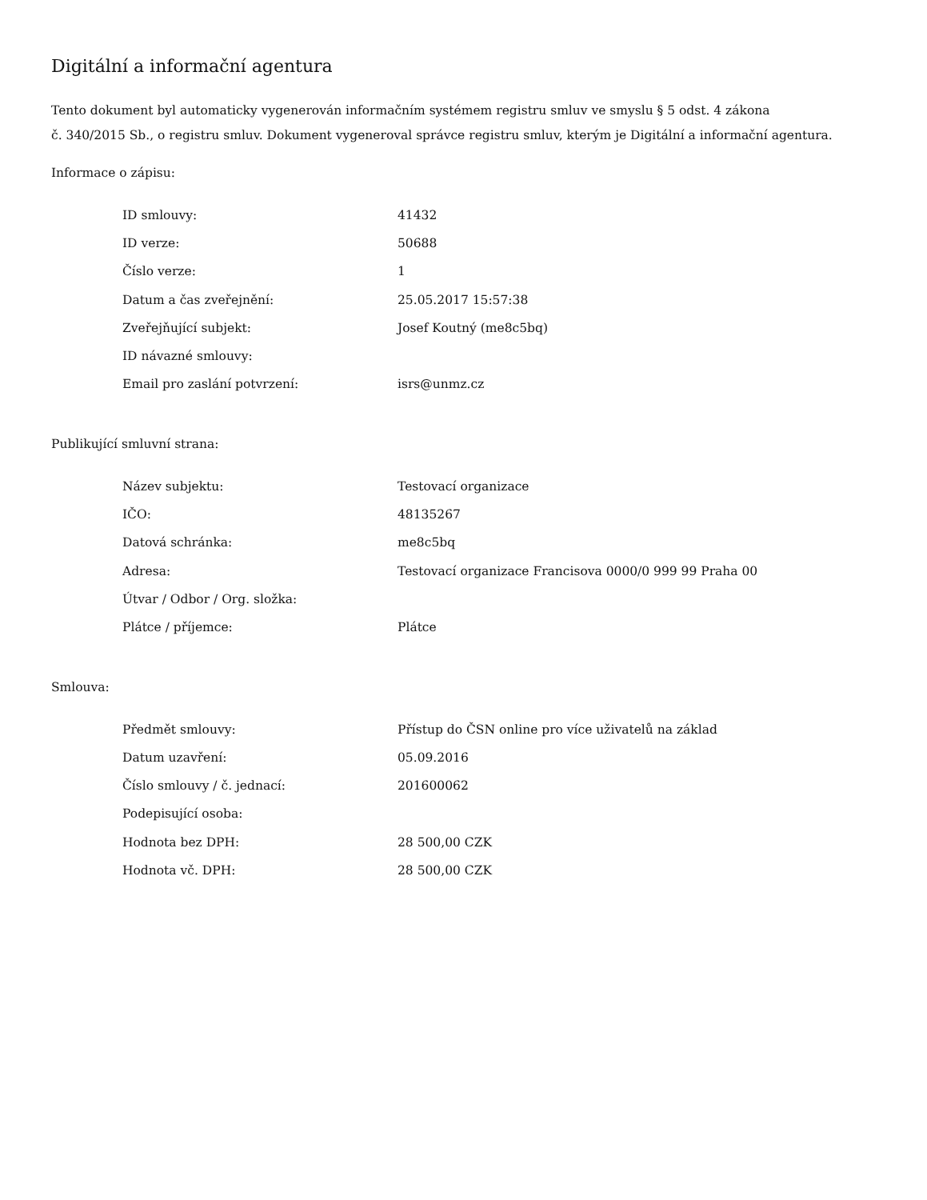Digitální a informační agentura
Tento dokument byl automaticky vygenerován informačním systémem registru smluv ve smyslu § 5 odst. 4 zákona
č. 340/2015 Sb., o registru smluv. Dokument vygeneroval správce registru smluv, kterým je Digitální a informační agentura.
Informace o zápisu:
| ID smlouvy: | 41432 |
| ID verze: | 50688 |
| Číslo verze: | 1 |
| Datum a čas zveřejnění: | 25.05.2017 15:57:38 |
| Zveřejňující subjekt: | Josef Koutný (me8c5bq) |
| ID návazné smlouvy: | |
| Email pro zaslání potvrzení: | isrs@unmz.cz |
Publikující smluvní strana:
| Název subjektu: | Testovací organizace |
| IČO: | 48135267 |
| Datová schránka: | me8c5bq |
| Adresa: | Testovací organizace Francisova 0000/0 999 99 Praha 00 |
| Útvar / Odbor / Org. složka: | |
| Plátce / příjemce: | Plátce |
Smlouva:
| Předmět smlouvy: | Přístup do ČSN online pro více uživatelů na základ |
| Datum uzavření: | 05.09.2016 |
| Číslo smlouvy / č. jednací: | 201600062 |
| Podepisující osoba: | |
| Hodnota bez DPH: | 28 500,00 CZK |
| Hodnota vč. DPH: | 28 500,00 CZK |